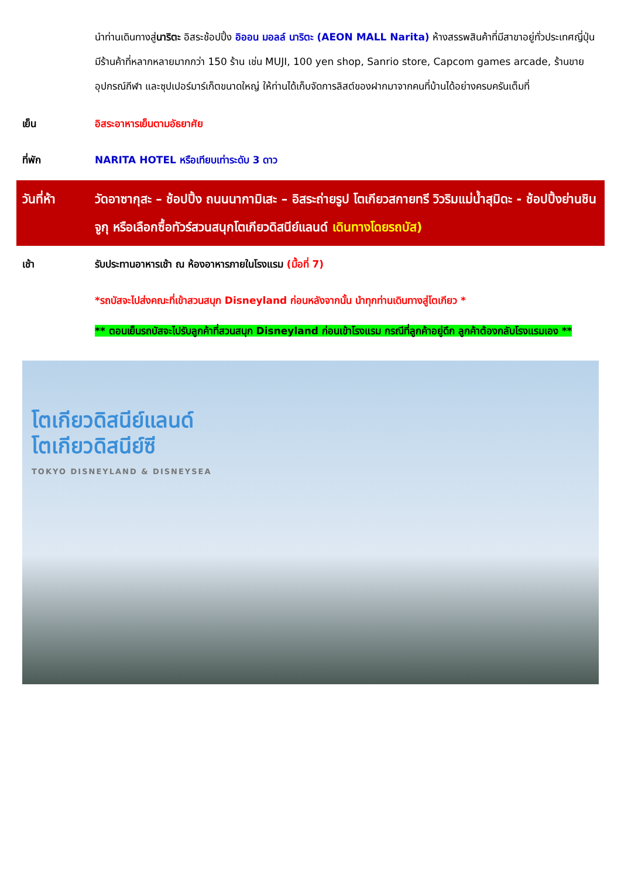นำท่านเดินทางสู่นาริตะ อิสระช้อปปิ้ง อิออน มอลล์ นาริตะ (AEON MALL Narita) ห้างสรรพสินค้าที่มีสาขาอยู่ทั่วประเทศญี่ปุ่น มีร้านค้าที่หลากหลายมากกว่า 150 ร้าน เช่น MUJI, 100 yen shop, Sanrio store, Capcom games arcade, ร้านขายอุปกรณ์กีฬา และซุปเปอร์มาร์เก็ตขนาดใหญ่ ให้ท่านได้เก็บจัดการลิสต์ของฝากมาจากคนที่บ้านได้อย่างครบครันเต็มที่
เย็น อิสระอาหารเย็นตามอัธยาศัย
ที่พัก NARITA HOTEL หรือเทียบเท่าระดับ 3 ดาว
วันที่ห้า วัดอาซากุสะ – ช้อปปิ้ง ถนนนากามิเสะ – อิสระถ่ายรูป โตเกียวสกายทรี วิวริมแม่น้ำสุมิดะ - ช้อปปิ้งย่านชินจูกุ หรือเลือกซื้อทัวร์สวนสนุกโตเกียวดิสนีย์แลนด์ เดินทางโดยรถบัส)
เช้า รับประทานอาหารเช้า ณ ห้องอาหารภายในโรงแรม (มื้อที่ 7)
*รถบัสจะไปส่งคณะที่เข้าสวนสนุก Disneyland ก่อนหลังจากนั้น นำทุกท่านเดินทางสู่โตเกียว *
** ตอนเย็นรถบัสจะไปรับลูกค้าที่สวนสนุก Disneyland ก่อนเข้าโรงแรม กรณีที่ลูกค้าอยู่ดึก ลูกค้าต้องกลับโรงแรมเอง **
โตเกียวดิสนีย์แลนด์
โตเกียวดิสนีย์ซี
TOKYO DISNEYLAND & DISNEYSEA